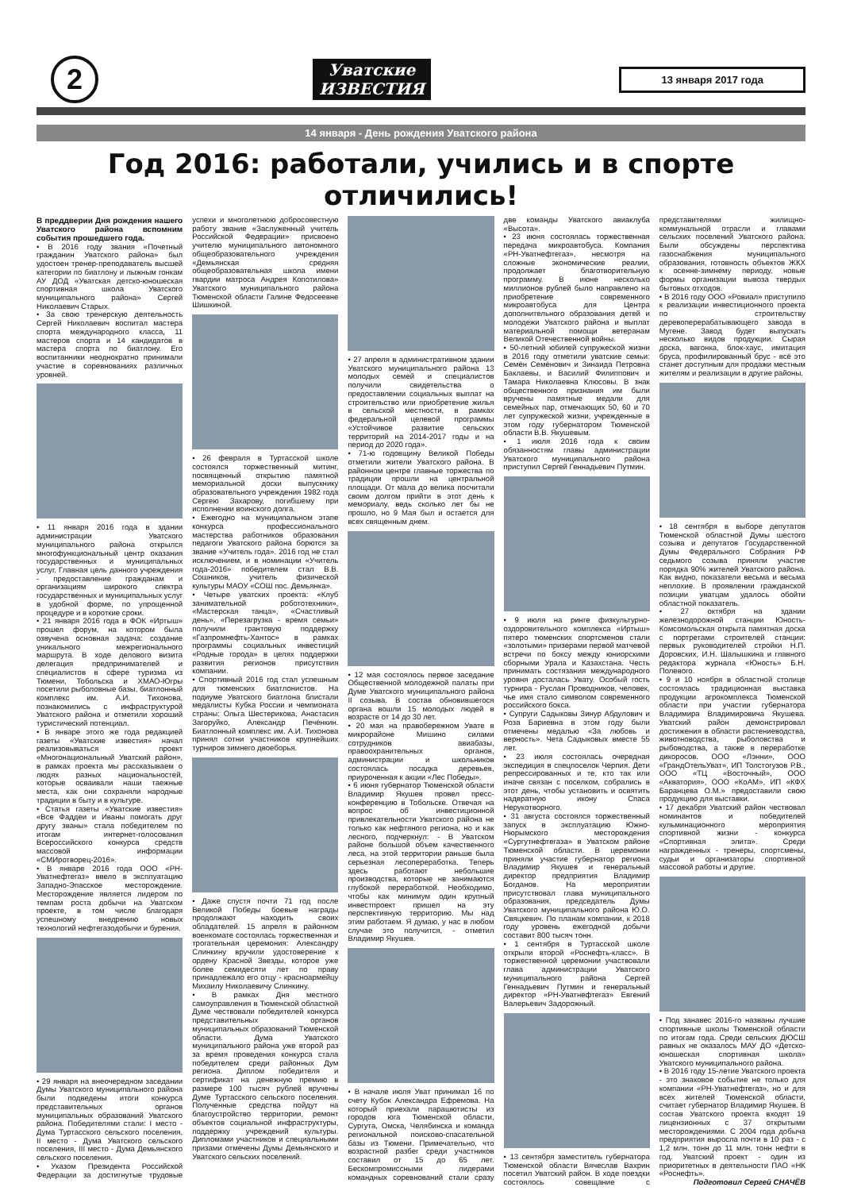2
Уватские
ИЗВЕСТИЯ
13 января 2017 года
14 января - День рождения Уватского района
Год 2016: работали, учились и в спорте отличились!
В преддверии Дня рождения нашего Уватского района вспомним события прошедшего года.
• В 2016 году звания «Почетный гражданин Уватского района» был удостоен тренер-преподаватель высшей категории по биатлону и лыжным гонкам АУ ДОД «Уватская детско-юношеская спортивная школа Уватского муниципального района» Сергей Николаевич Старых.
• За свою тренерскую деятельность Сергей Николаевич воспитал мастера спорта международного класса, 11 мастеров спорта и 14 кандидатов в мастера спорта по биатлону. Его воспитанники неоднократно принимали участие в соревнованиях различных уровней.
• 11 января 2016 года в здании администрации Уватского муниципального района открылся многофункциональный центр оказания государственных и муниципальных услуг. Главная цель данного учреждения - предоставление гражданам и организациям широкого спектра государственных и муниципальных услуг в удобной форме, по упрощенной процедуре и в короткие сроки.
• 21 января 2016 года в ФОК «Иртыш» прошел форум, на котором была озвучена основная задача: создание уникального межрегионального маршрута. В ходе делового визита делегация предпринимателей и специалистов в сфере туризма из Тюмени, Тобольска и ХМАО-Югры посетили рыболовные базы, биатлонный комплекс им. А.И. Тихонова, познакомились с инфраструктурой Уватского района и отметили хороший туристический потенциал.
• В январе этого же года редакцией газеты «Уватские известия» начал реализовываться проект «Многонациональный Уватский район», в рамках проекта мы рассказываем о людях разных национальностей, которые осваивали наши таежные места, как они сохраняли народные традиции в быту и в культуре.
• Статья газеты «Уватские известия» «Все Фаддеи и Иваны помогать друг другу званы» стала победителем по итогам интернет-голосования Всероссийского конкурса средств массовой информации «СМИротворец-2016».
• В январе 2016 года ООО «РН-Уватнефтегаз» ввело в эксплуатацию Западно-Эпасское месторождение. Месторождение является лидером по темпам роста добычи на Уватском проекте, в том числе благодаря успешному внедрению новых технологий нефтегазодобычи и бурения.
• 29 января на внеочередном заседании Думы Уватского муниципального района были подведены итоги конкурса представительных органов муниципальных образований Уватского района. Победителями стали: I место - Дума Туртасского сельского поселения, II место - Дума Уватского сельского поселения, III место - Дума Демьянского сельского поселения.
• Указом Президента Российской Федерации за достигнутые трудовые успехи и многолетнюю добросовестную работу звание «Заслуженный учитель Российской Федерации» присвоено учителю муниципального автономного общеобразовательного учреждения «Демьянская средняя общеобразовательная школа имени гвардии матроса Андрея Копотилова» Уватского муниципального района Тюменской области Галине Федосеевне Шишкиной.
• 26 февраля в Туртасской школе состоялся торжественный митинг, посвященный открытию памятной мемориальной доски выпускнику образовательного учреждения 1982 года Сергею Захарову, погибшему при исполнении воинского долга.
• Ежегодно на муниципальном этапе конкурса профессионального мастерства работников образования педагоги Уватского района борются за звание «Учитель года». 2016 год не стал исключением, и в номинации «Учитель года-2016» победителем стал В.В. Сошников, учитель физической культуры МАОУ «СОШ пос. Демьянка».
• Четыре уватских проекта: «Клуб занимательной робототехники», «Мастерская танца», «Счастливый день», «Перезагрузка - время семьи» получили грантовую поддержку «Газпромнефть-Хантос» в рамках программы социальных инвестиций «Родные города» в целях поддержки развития регионов присутствия компании.
• Спортивный 2016 год стал успешным для тюменских биатлонистов. На подиуме Уватского биатлона блистали медалисты Кубка России и чемпионата страны: Ольга Шестерикова, Анастасия Загоруйко, Александр Печёнкин. Биатлонный комплекс им. А.И. Тихонова принял сотни участников крупнейших турниров зимнего двоеборья.
• Даже спустя почти 71 год после Великой Победы боевые награды продолжают находить своих обладателей. 15 апреля в районном военкомате состоялась торжественная и трогательная церемония: Александру Слинкину вручили удостоверение к ордену Красной Звезды, которое уже более семидесяти лет по праву принадлежало его отцу - красноармейцу Михаилу Николаевичу Слинкину.
• В рамках Дня местного самоуправления в Тюменской областной Думе чествовали победителей конкурса представительных органов муниципальных образований Тюменской области. Дума Уватского муниципального района уже второй раз за время проведения конкурса стала победителем среди районных Дум региона. Диплом победителя и сертификат на денежную премию в размере 100 тысяч рублей вручены Думе Туртасского сельского поселения. Полученные средства пойдут на благоустройство территории, ремонт объектов социальной инфраструктуры, поддержку учреждений культуры. Дипломами участников и специальными призами отмечены Думы Демьянского и Уватского сельских поселений.
• 27 апреля в административном здании Уватского муниципального района 13 молодых семей и специалистов получили свидетельства о предоставлении социальных выплат на строительство или приобретение жилья в сельской местности, в рамках федеральной целевой программы «Устойчивое развитие сельских территорий на 2014-2017 годы и на период до 2020 года».
• 71-ю годовщину Великой Победы отметили жители Уватского района. В районном центре главные торжества по традиции прошли на центральной площади. От мала до велика посчитали своим долгом прийти в этот день к мемориалу, ведь сколько лет бы не прошло, но 9 Мая был и остается для всех священным днем.
• 12 мая состоялось первое заседание Общественной молодежной палаты при Думе Уватского муниципального района II созыва. В состав обновившегося органа вошли 15 молодых людей в возрасте от 14 до 30 лет.
• 20 мая на правобережном Увате в микрорайоне Мишино силами сотрудников авиабазы, правоохранительных органов, администрации и школьников состоялась посадка деревьев, приуроченная к акции «Лес Победы».
• 6 июня губернатор Тюменской области Владимир Якушев провел пресс-конференцию в Тобольске. Отвечая на вопрос об инвестиционной привлекательности Уватского района не только как нефтяного региона, но и как лесного, подчеркнул: - В Уватском районе большой объем качественного леса, на этой территории раньше была серьезная лесопереработка. Теперь здесь работают небольшие производства, которые не занимаются глубокой переработкой. Необходимо, чтобы как минимум один крупный инвестпроект пришел на эту перспективную территорию. Мы над этим работаем. Я думаю, у нас в любом случае это получится, - отметил Владимир Якушев.
• В начале июля Уват принимал 16 по счету Кубок Александра Ефремова. На который приехали парашютисты из городов юга Тюменской области, Сургута, Омска, Челябинска и команда региональной поисково-спасательной базы из Тюмени. Примечательно, что возрастной разбег среди участников составил от 15 до 65 лет. Бескомпромиссными лидерами командных соревнований стали сразу две команды Уватского авиаклуба «Высота».
• 23 июня состоялась торжественная передача микроавтобуса. Компания «РН-Уватнефтегаз», несмотря на сложные экономические реалии, продолжает благотворительную программу. В июне несколько миллионов рублей было направлено на приобретение современного микроавтобуса для Центра дополнительного образования детей и молодежи Уватского района и выплат материальной помощи ветеранам Великой Отечественной войны.
• 50-летний юбилей супружеской жизни в 2016 году отметили уватские семьи: Семён Семёнович и Зинаида Петровна Баклаевы, и Василий Филиппович и Тамара Николаевна Клюсовы. В знак общественного признания им были вручены памятные медали для семейных пар, отмечающих 50, 60 и 70 лет супружеской жизни, учрежденные в этом году губернатором Тюменской области В.В. Якушевым.
• 1 июля 2016 года к своим обязанностям главы администрации Уватского муниципального района приступил Сергей Геннадьевич Путмин.
• 9 июля на ринге физкультурно-оздоровительного комплекса «Иртыш» пятеро тюменских спортсменов стали «золотыми» призерами первой матчевой встречи по боксу между юниорскими сборными Урала и Казахстана. Честь принимать состязания международного уровня досталась Увату. Особый гость турнира - Руслан Проводников, человек, чье имя стало символом современного российского бокса.
• Супруги Садыковы Зинур Абдулович и Роза Бариевна в этом году были отмечены медалью «За любовь и верность». Чета Садыковых вместе 55 лет.
• 23 июля состоялась очередная экспедиция в спецпоселок Черпия. Дети репрессированных и те, кто так или иначе связан с поселком, собрались в этот день, чтобы установить и освятить надвратную икону Спаса Нерукотворного.
• 31 августа состоялся торжественный запуск в эксплуатацию Южно-Нюрымского месторождения «Сургутнефтегаза» в Уватском районе Тюменской области. В церемонии приняли участие губернатор региона Владимир Якушев и генеральный директор предприятия Владимир Богданов. На мероприятии присутствовал глава муниципального образования, председатель Думы Уватского муниципального района Ю.О. Свяцкевич. По планам компании, к 2018 году уровень ежегодной добычи составит 800 тысяч тонн.
• 1 сентября в Туртасской школе открыли второй «Роснефть-класс». В торжественной церемонии участвовали глава администрации Уватского муниципального района Сергей Геннадьевич Путмин и генеральный директор «РН-Уватнефтегаз» Евгений Валерьевич Задорожный.
• 13 сентября заместитель губернатора Тюменской области Вячеслав Вахрин посетил Уватский район. В ходе поездки состоялось совещание с представителями жилищно-коммунальной отрасли и главами сельских поселений Уватского района. Были обсуждены перспектива газоснабжения муниципального образования, готовность объектов ЖКХ к осенне-зимнему периоду, новые формы организации вывоза твердых бытовых отходов.
• В 2016 году ООО «Ровиал» приступило к реализации инвестиционного проекта по строительству деревоперерабатывающего завода в Мугене. Завод будет выпускать несколько видов продукции. Сырая доска, вагонка, блок-хаус, имитация бруса, профилированный брус - всё это станет доступным для продажи местным жителям и реализации в другие районы.
• 18 сентября в выборе депутатов Тюменской областной Думы шестого созыва и депутатов Государственной Думы Федерального Собрания РФ седьмого созыва приняли участие порядка 90% жителей Уватского района. Как видно, показатели весьма и весьма неплохие. В проявлении гражданской позиции уватцам удалось обойти областной показатель.
• 27 октября на здании железнодорожной станции Юность-Комсомольская открыта памятная доска с портретами строителей станции: первых руководителей стройки Н.П. Доровских, И.Н. Шалышкина и главного редактора журнала «Юность» Б.Н. Полевого.
• 9 и 10 ноября в областной столице состоялась традиционная выставка продукции агрокомплекса Тюменской области при участии губернатора Владимира Владимировича Якушева. Уватский район демонстрировал достижения в области растениеводства, животноводства, рыболовства и рыбоводства, а также в переработке дикоросов. ООО «Лэнни», ООО «ГрандОтельУват», ИП Толстогузов Р.В., ООО «ТЦ «Восточный», ООО «Акватория», ООО «КоАМ», ИП «КФХ Баранцева О.М.» предоставили свою продукцию для выставки.
• 17 декабря Уватский район чествовал номинантов и победителей кульминационного мероприятия спортивной жизни - конкурса «Спортивная элита». Среди награжденных - тренеры, спортсмены, судьи и организаторы спортивной массовой работы и другие.
• Под занавес 2016-го названы лучшие спортивные школы Тюменской области по итогам года. Среди сельских ДЮСШ равных не оказалось МАУ ДО «Детско-юношеская спортивная школа» Уватского муниципального района.
• В 2016 году 15-летие Уватского проекта - это знаковое событие не только для компании «РН-Уватнефтегаз», но и для всех жителей Тюменской области, считает губернатор Владимир Якушев. В состав Уватского проекта входят 19 лицензионных с 37 открытыми месторождениями. С 2004 года добыча предприятия выросла почти в 10 раз - с 1,2 млн. тонн до 11 млн. тонн нефти в год. Уватский проект - один из приоритетных в деятельности ПАО «НК «Роснефть».
Подготовил Сергей СНАЧЁВ